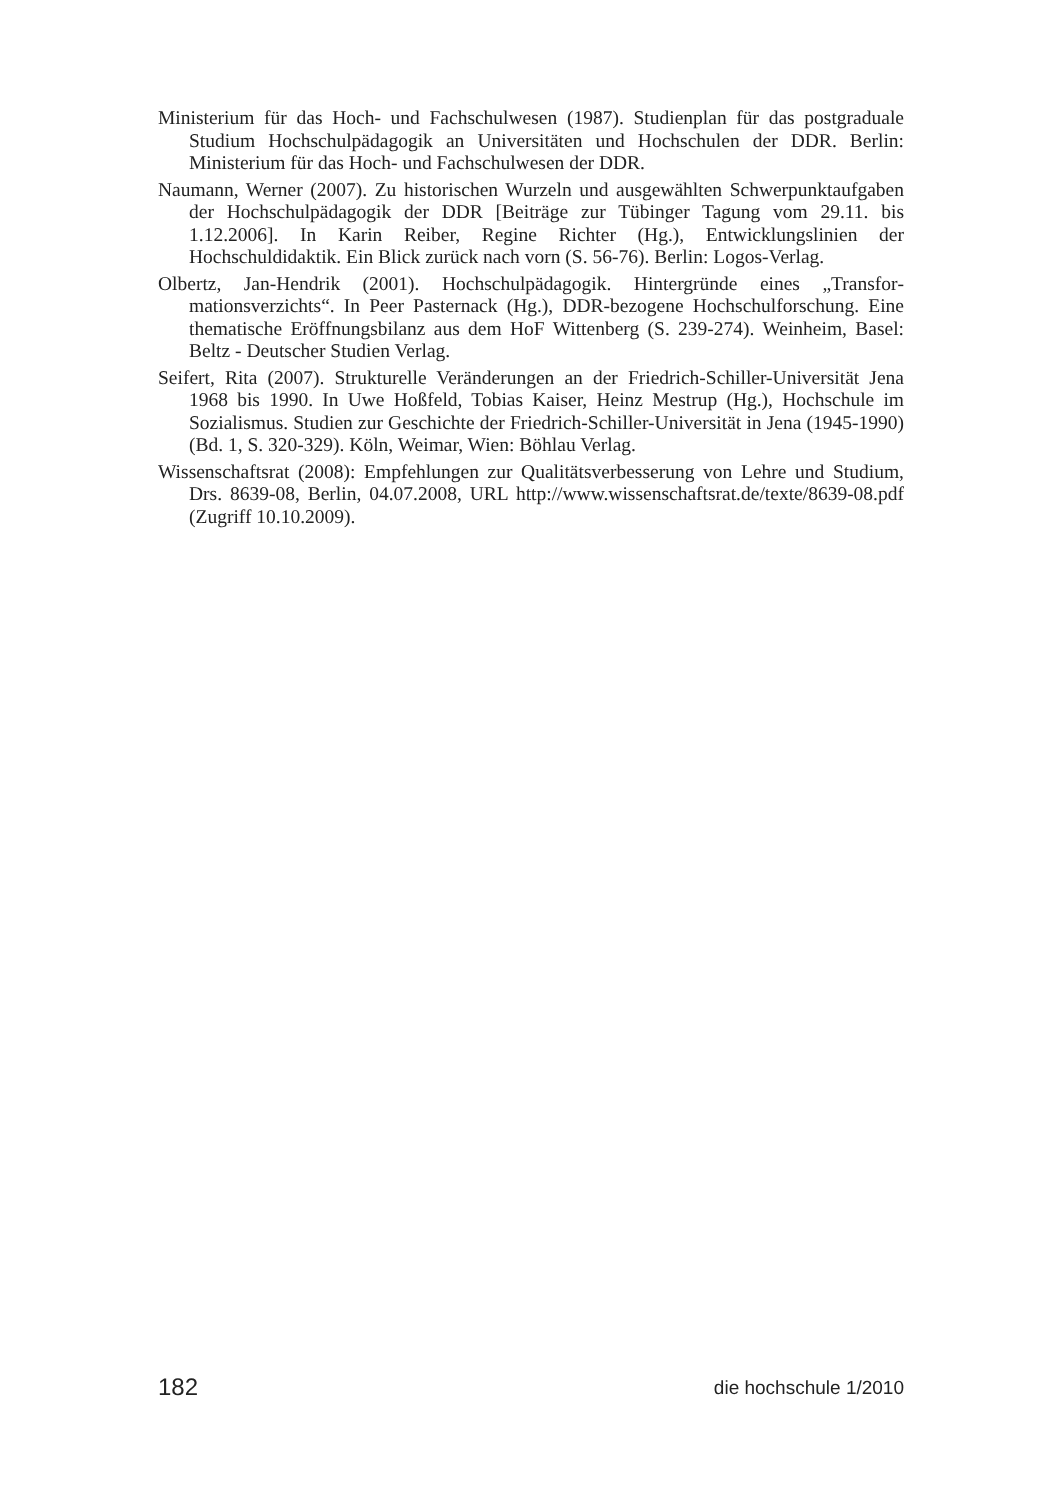Ministerium für das Hoch- und Fachschulwesen (1987). Studienplan für das post­graduale Studium Hochschulpädagogik an Universitäten und Hochschulen der DDR. Berlin: Ministerium für das Hoch- und Fachschulwesen der DDR.
Naumann, Werner (2007). Zu historischen Wurzeln und ausgewählten Schw­erpunktaufgaben der Hochschulpädagogik der DDR [Beiträge zur Tübinger Tagung vom 29.11. bis 1.12.2006]. In Karin Reiber, Regine Richter (Hg.), Ent­wicklungslinien der Hochschuldidaktik. Ein Blick zurück nach vorn (S. 56-76). Berlin: Logos-Verlag.
Olbertz, Jan-Hendrik (2001). Hochschulpädagogik. Hintergründe eines „Transfor­mationsverzichts“. In Peer Pasternack (Hg.), DDR-bezogene Hochschulforsch­ung. Eine thematische Eröffnungsbilanz aus dem HoF Wittenberg (S. 239-274). Weinheim, Basel: Beltz - Deutscher Studien Verlag.
Seifert, Rita (2007). Strukturelle Veränderungen an der Friedrich-Schiller-Univer­sität Jena 1968 bis 1990. In Uwe Hoßfeld, Tobias Kaiser, Heinz Mestrup (Hg.), Hochschule im Sozialismus. Studien zur Geschichte der Friedrich-Schiller-Universität in Jena (1945-1990) (Bd. 1, S. 320-329). Köln, Weimar, Wien: Böhlau Verlag.
Wissenschaftsrat (2008): Empfehlungen zur Qualitätsverbesserung von Lehre und Studium, Drs. 8639-08, Berlin, 04.07.2008, URL http://www.wissenschaftsrat.de/texte/8639-08.pdf (Zugriff 10.10.2009).
182 die hochschule 1/2010